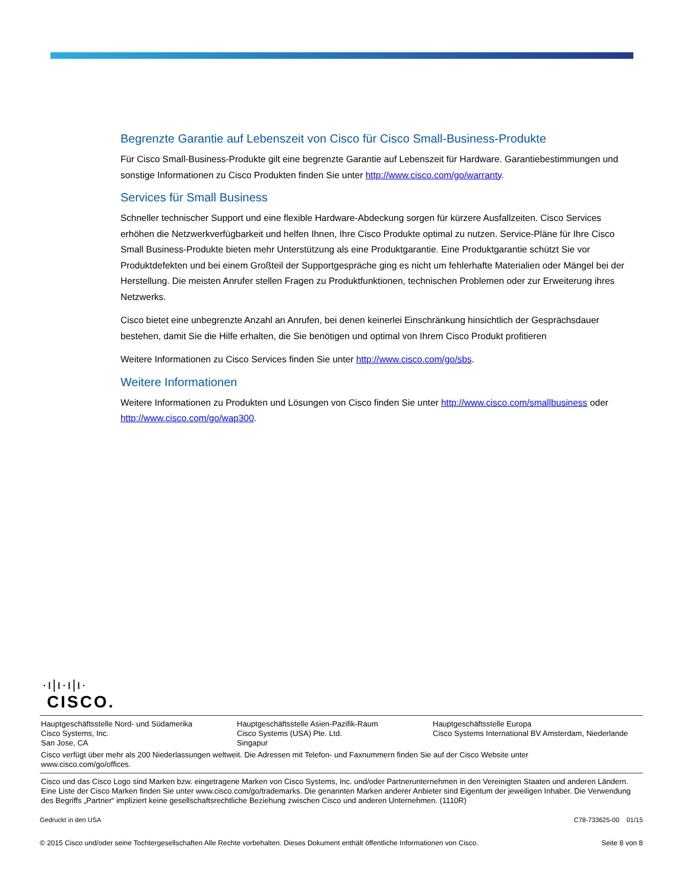Begrenzte Garantie auf Lebenszeit von Cisco für Cisco Small-Business-Produkte
Für Cisco Small-Business-Produkte gilt eine begrenzte Garantie auf Lebenszeit für Hardware. Garantiebestimmungen und sonstige Informationen zu Cisco Produkten finden Sie unter http://www.cisco.com/go/warranty.
Services für Small Business
Schneller technischer Support und eine flexible Hardware-Abdeckung sorgen für kürzere Ausfallzeiten. Cisco Services erhöhen die Netzwerkverfügbarkeit und helfen Ihnen, Ihre Cisco Produkte optimal zu nutzen. Service-Pläne für Ihre Cisco Small Business-Produkte bieten mehr Unterstützung als eine Produktgarantie. Eine Produktgarantie schützt Sie vor Produktdefekten und bei einem Großteil der Supportgespräche ging es nicht um fehlerhafte Materialien oder Mängel bei der Herstellung. Die meisten Anrufer stellen Fragen zu Produktfunktionen, technischen Problemen oder zur Erweiterung ihres Netzwerks.
Cisco bietet eine unbegrenzte Anzahl an Anrufen, bei denen keinerlei Einschränkung hinsichtlich der Gesprächsdauer bestehen, damit Sie die Hilfe erhalten, die Sie benötigen und optimal von Ihrem Cisco Produkt profitieren
Weitere Informationen zu Cisco Services finden Sie unter http://www.cisco.com/go/sbs.
Weitere Informationen
Weitere Informationen zu Produkten und Lösungen von Cisco finden Sie unter http://www.cisco.com/smallbusiness oder http://www.cisco.com/go/wap300.
·ı|ı·ı|ı·
CISCO.
Hauptgeschäftsstelle Nord- und Südamerika
Cisco Systems, Inc.
San Jose, CA
Hauptgeschäftsstelle Asien-Pazifik-Raum
Cisco Systems (USA) Pte. Ltd.
Singapur
Hauptgeschäftsstelle Europa
Cisco Systems International BV Amsterdam, Niederlande
Cisco verfügt über mehr als 200 Niederlassungen weltweit. Die Adressen mit Telefon- und Faxnummern finden Sie auf der Cisco Website unter
www.cisco.com/go/offices.
Cisco und das Cisco Logo sind Marken bzw. eingetragene Marken von Cisco Systems, Inc. und/oder Partnerunternehmen in den Vereinigten Staaten und anderen Ländern. Eine Liste der Cisco Marken finden Sie unter www.cisco.com/go/trademarks. Die genannten Marken anderer Anbieter sind Eigentum der jeweiligen Inhaber. Die Verwendung des Begriffs „Partner“ impliziert keine gesellschaftsrechtliche Beziehung zwischen Cisco und anderen Unternehmen. (1110R)
Gedruckt in den USA C78-733625-00 01/15
© 2015 Cisco und/oder seine Tochtergesellschaften Alle Rechte vorbehalten. Dieses Dokument enthält öffentliche Informationen von Cisco. Seite 8 von 8